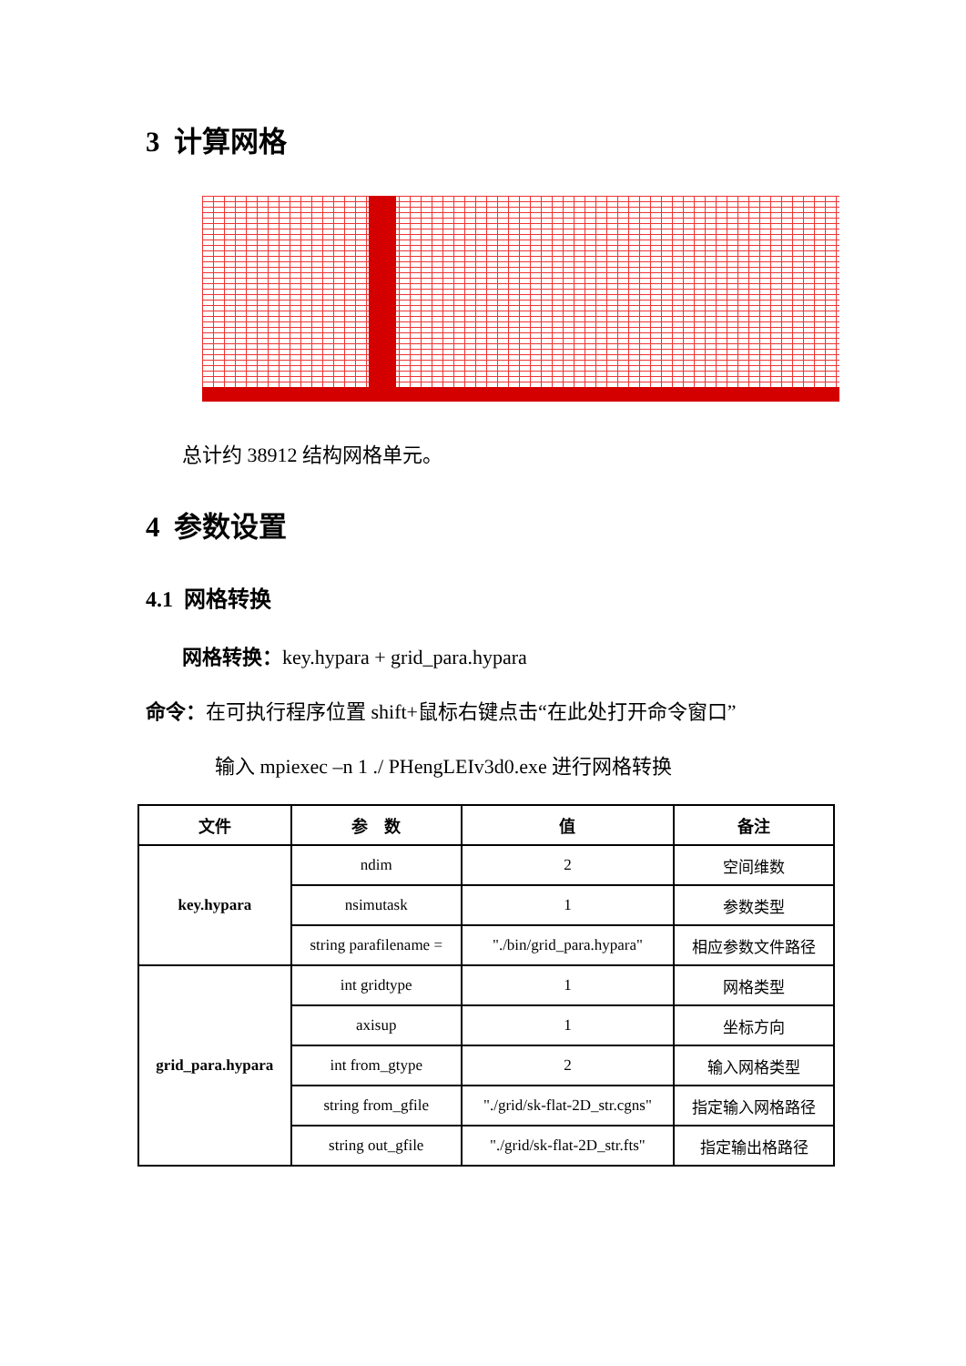3 计算网格
总计约 38912 结构网格单元。
4 参数设置
4.1 网格转换
网格转换：key.hypara + grid_para.hypara
命令：在可执行程序位置 shift+鼠标右键点击“在此处打开命令窗口”
输入 mpiexec –n 1 ./ PHengLEIv3d0.exe 进行网格转换
| 文件 | 参 数 | 值 | 备注 |
| --- | --- | --- | --- |
| key.hypara | ndim | 2 | 空间维数 |
| | nsimutask | 1 | 参数类型 |
| | string parafilename = | "./bin/grid_para.hypara" | 相应参数文件路径 |
| grid_para.hypara | int gridtype | 1 | 网格类型 |
| | axisup | 1 | 坐标方向 |
| | int from_gtype | 2 | 输入网格类型 |
| | string from_gfile | "./grid/sk-flat-2D_str.cgns" | 指定输入网格路径 |
| | string out_gfile | "./grid/sk-flat-2D_str.fts" | 指定输出格路径 |